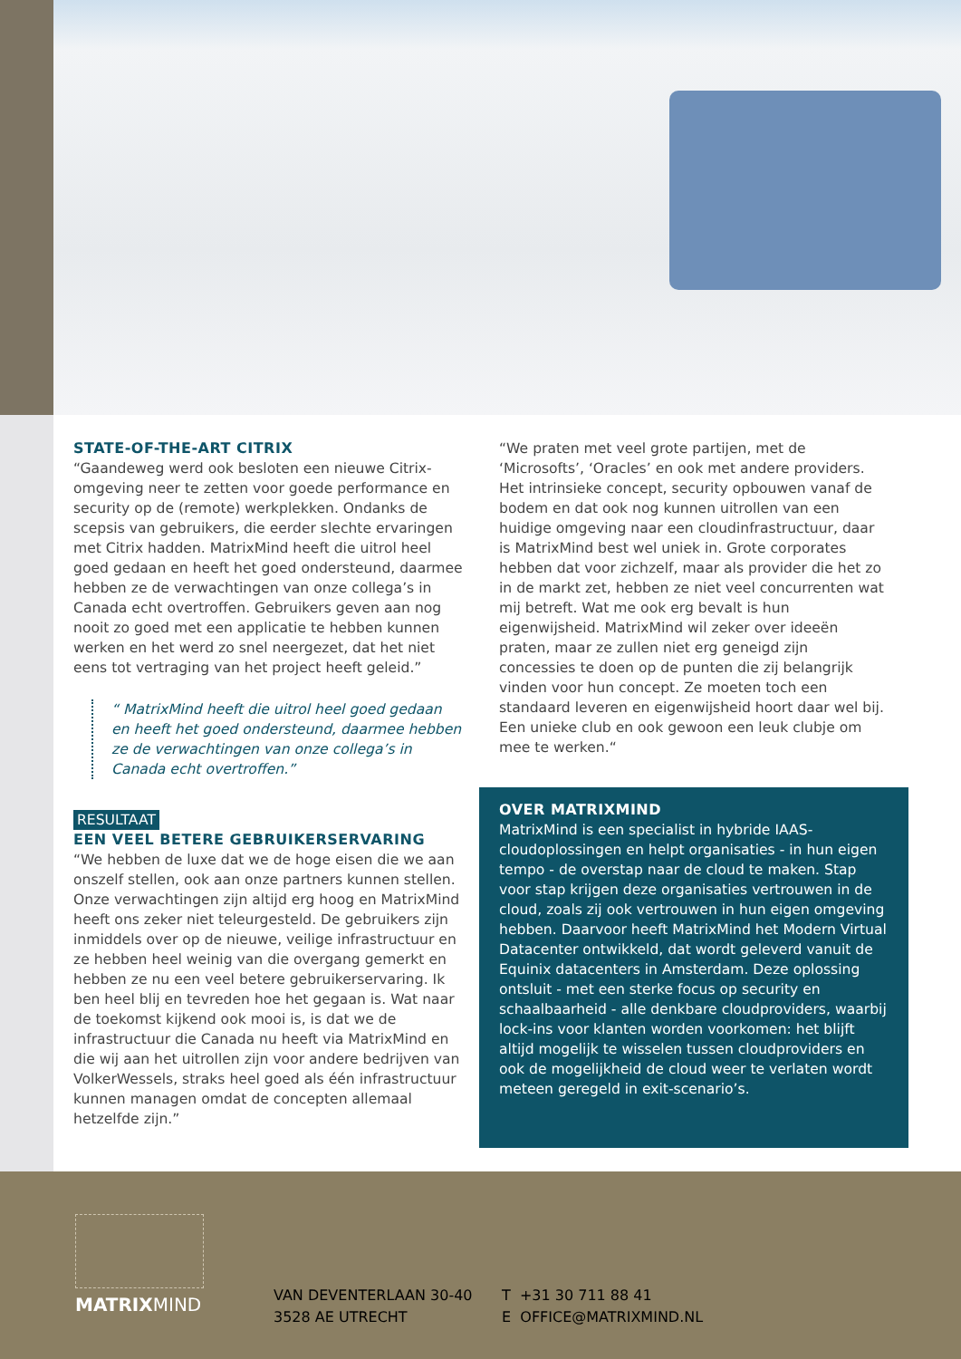STATE-OF-THE-ART CITRIX
“Gaandeweg werd ook besloten een nieuwe Citrix-omgeving neer te zetten voor goede performance en security op de (remote) werkplekken. Ondanks de scepsis van gebruikers, die eerder slechte ervaringen met Citrix hadden. MatrixMind heeft die uitrol heel goed gedaan en heeft het goed ondersteund, daarmee hebben ze de verwachtingen van onze collega’s in Canada echt overtroffen. Gebruikers geven aan nog nooit zo goed met een applicatie te hebben kunnen werken en het werd zo snel neergezet, dat het niet eens tot vertraging van het project heeft geleid.”
“ MatrixMind heeft die uitrol heel goed gedaan en heeft het goed ondersteund, daarmee hebben ze de verwachtingen van onze collega’s in Canada echt overtroffen.”
RESULTAAT
EEN VEEL BETERE GEBRUIKERSERVARING
“We hebben de luxe dat we de hoge eisen die we aan onszelf stellen, ook aan onze partners kunnen stellen. Onze verwachtingen zijn altijd erg hoog en MatrixMind heeft ons zeker niet teleurgesteld. De gebruikers zijn inmiddels over op de nieuwe, veilige infrastructuur en ze hebben heel weinig van die overgang gemerkt en hebben ze nu een veel betere gebruikerservaring. Ik ben heel blij en tevreden hoe het gegaan is. Wat naar de toekomst kijkend ook mooi is, is dat we de infrastructuur die Canada nu heeft via MatrixMind en die wij aan het uitrollen zijn voor andere bedrijven van VolkerWessels, straks heel goed als één infrastructuur kunnen managen omdat de concepten allemaal hetzelfde zijn.”
“We praten met veel grote partijen, met de ‘Microsofts’, ‘Oracles’ en ook met andere providers. Het intrinsieke concept, security opbouwen vanaf de bodem en dat ook nog kunnen uitrollen van een huidige omgeving naar een cloudinfrastructuur, daar is MatrixMind best wel uniek in. Grote corporates hebben dat voor zichzelf, maar als provider die het zo in de markt zet, hebben ze niet veel concurrenten wat mij betreft. Wat me ook erg bevalt is hun eigenwijsheid. MatrixMind wil zeker over ideeën praten, maar ze zullen niet erg geneigd zijn concessies te doen op de punten die zij belangrijk vinden voor hun concept. Ze moeten toch een standaard leveren en eigenwijsheid hoort daar wel bij. Een unieke club en ook gewoon een leuk clubje om mee te werken.“
OVER MATRIXMIND
MatrixMind is een specialist in hybride IAAS-cloudoplossingen en helpt organisaties - in hun eigen tempo - de overstap naar de cloud te maken. Stap voor stap krijgen deze organisaties vertrouwen in de cloud, zoals zij ook vertrouwen in hun eigen omgeving hebben. Daarvoor heeft MatrixMind het Modern Virtual Datacenter ontwikkeld, dat wordt geleverd vanuit de Equinix datacenters in Amsterdam. Deze oplossing ontsluit - met een sterke focus op security en schaalbaarheid - alle denkbare cloudproviders, waarbij lock-ins voor klanten worden voorkomen: het blijft altijd mogelijk te wisselen tussen cloudproviders en ook de mogelijkheid de cloud weer te verlaten wordt meteen geregeld in exit-scenario’s.
MATRIXMIND
VAN DEVENTERLAAN 30-40
3528 AE UTRECHT
T +31 30 711 88 41
E OFFICE@MATRIXMIND.NL